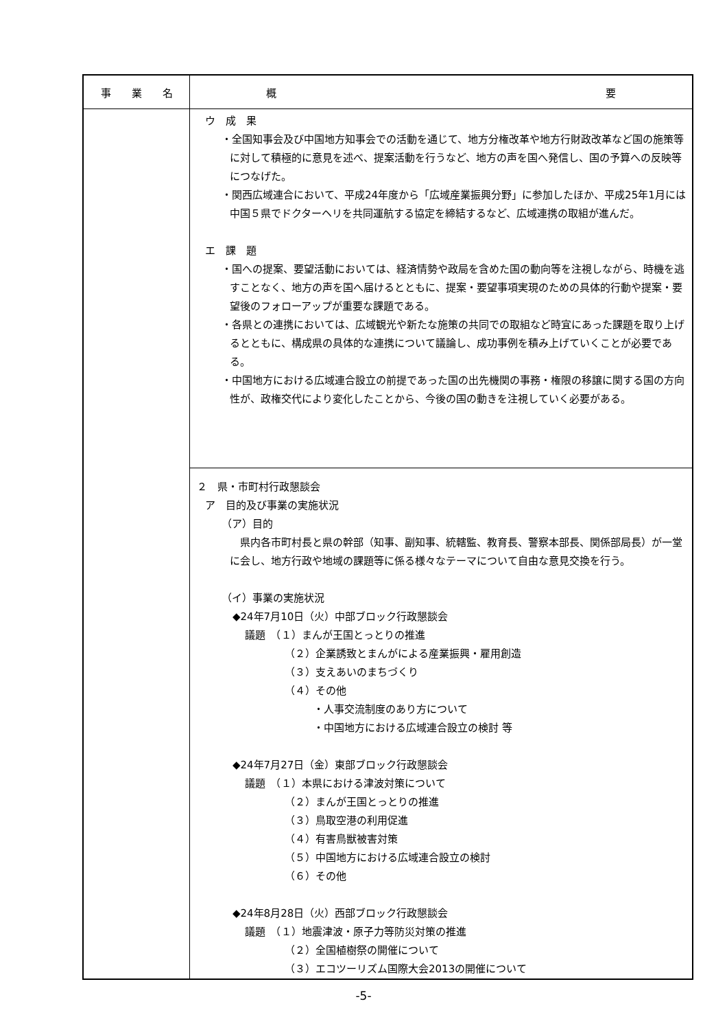| 事 業 名 | 概 要 |
| --- | --- |
| | ウ 成 果 ・全国知事会及び中国地方知事会での活動を通じて、地方分権改革や地方行財政改革など国の施策等に対して積極的に意見を述べ、提案活動を行うなど、地方の声を国へ発信し、国の予算への反映等につなげた。 ・関西広域連合において、平成24年度から「広域産業振興分野」に参加したほか、平成25年1月には中国５県でドクターヘリを共同運航する協定を締結するなど、広域連携の取組が進んだ。 エ 課 題 ・国への提案、要望活動においては、経済情勢や政局を含めた国の動向等を注視しながら、時機を逃すことなく、地方の声を国へ届けるとともに、提案・要望事項実現のための具体的行動や提案・要望後のフォローアップが重要な課題である。 ・各県との連携においては、広域観光や新たな施策の共同での取組など時宜にあった課題を取り上げるとともに、構成県の具体的な連携について議論し、成功事例を積み上げていくことが必要である。 ・中国地方における広域連合設立の前提であった国の出先機関の事務・権限の移譲に関する国の方向性が、政権交代により変化したことから、今後の国の動きを注視していく必要がある。 |
| | ２ 県・市町村行政懇談会 ア 目的及び事業の実施状況 （ア）目的 県内各市町村長と県の幹部（知事、副知事、統轄監、教育長、警察本部長、関係部局長）が一堂に会し、地方行政や地域の課題等に係る様々なテーマについて自由な意見交換を行う。 （イ）事業の実施状況 ◆24年7月10日（火）中部ブロック行政懇談会 議題 （１）まんが王国とっとりの推進 （２）企業誘致とまんがによる産業振興・雇用創造 （３）支えあいのまちづくり （４）その他 ・人事交流制度のあり方について ・中国地方における広域連合設立の検討 等 ◆24年7月27日（金）東部ブロック行政懇談会 議題 （１）本県における津波対策について （２）まんが王国とっとりの推進 （３）鳥取空港の利用促進 （４）有害鳥獣被害対策 （５）中国地方における広域連合設立の検討 （６）その他 ◆24年8月28日（火）西部ブロック行政懇談会 議題 （１）地震津波・原子力等防災対策の推進 （２）全国植樹祭の開催について （３）エコツーリズム国際大会2013の開催について |
-5-